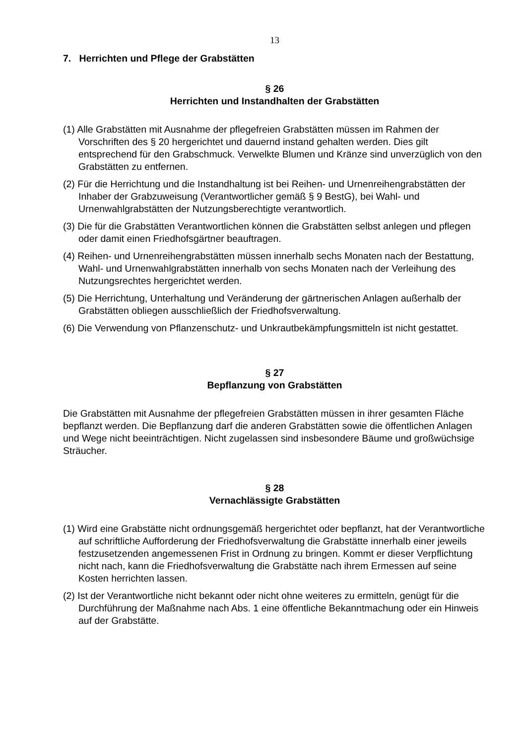13
7. Herrichten und Pflege der Grabstätten
§ 26
Herrichten und Instandhalten der Grabstätten
(1) Alle Grabstätten mit Ausnahme der pflegefreien Grabstätten müssen im Rahmen der Vorschriften des § 20 hergerichtet und dauernd instand gehalten werden. Dies gilt entsprechend für den Grabschmuck. Verwelkte Blumen und Kränze sind unverzüglich von den Grabstätten zu entfernen.
(2) Für die Herrichtung und die Instandhaltung ist bei Reihen- und Urnenreihengrabstätten der Inhaber der Grabzuweisung (Verantwortlicher gemäß § 9 BestG), bei Wahl- und Urnenwahlgrabstätten der Nutzungsberechtigte verantwortlich.
(3) Die für die Grabstätten Verantwortlichen können die Grabstätten selbst anlegen und pflegen oder damit einen Friedhofsgärtner beauftragen.
(4) Reihen- und Urnenreihengrabstätten müssen innerhalb sechs Monaten nach der Bestattung, Wahl- und Urnenwahlgrabstätten innerhalb von sechs Monaten nach der Verleihung des Nutzungsrechtes hergerichtet werden.
(5) Die Herrichtung, Unterhaltung und Veränderung der gärtnerischen Anlagen außerhalb der Grabstätten obliegen ausschließlich der Friedhofsverwaltung.
(6) Die Verwendung von Pflanzenschutz- und Unkrautbekämpfungsmitteln ist nicht gestattet.
§ 27
Bepflanzung von Grabstätten
Die Grabstätten mit Ausnahme der pflegefreien Grabstätten müssen in ihrer gesamten Fläche bepflanzt werden. Die Bepflanzung darf die anderen Grabstätten sowie die öffentlichen Anlagen und Wege nicht beeinträchtigen. Nicht zugelassen sind insbesondere Bäume und großwüchsige Sträucher.
§ 28
Vernachlässigte Grabstätten
(1) Wird eine Grabstätte nicht ordnungsgemäß hergerichtet oder bepflanzt, hat der Verantwortliche auf schriftliche Aufforderung der Friedhofsverwaltung die Grabstätte innerhalb einer jeweils festzusetzenden angemessenen Frist in Ordnung zu bringen. Kommt er dieser Verpflichtung nicht nach, kann die Friedhofsverwaltung die Grabstätte nach ihrem Ermessen auf seine Kosten herrichten lassen.
(2) Ist der Verantwortliche nicht bekannt oder nicht ohne weiteres zu ermitteln, genügt für die Durchführung der Maßnahme nach Abs. 1 eine öffentliche Bekanntmachung oder ein Hinweis auf der Grabstätte.